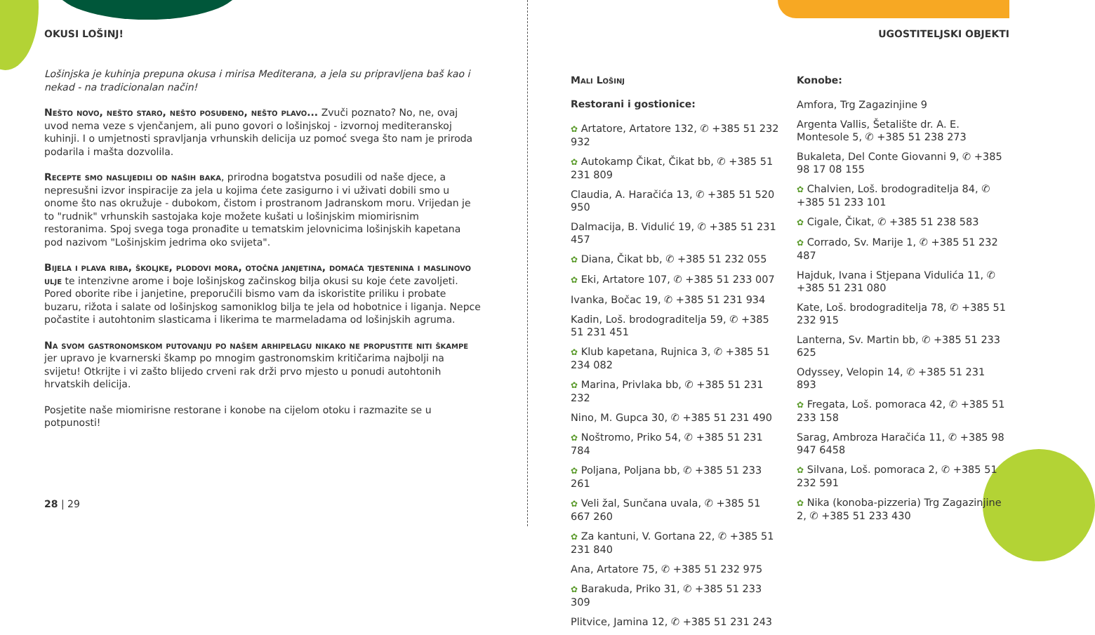OKUSI LOŠINJ!
Lošinjska je kuhinja prepuna okusa i mirisa Mediterana, a jela su pripravljena baš kao i nekad - na tradicionalan način!
Nešto novo, nešto staro, nešto posuđeno, nešto plavo... Zvuči poznato? No, ne, ovaj uvod nema veze s vjenčanjem, ali puno govori o lošinjskoj - izvornoj mediteranskoj kuhinji. I o umjetnosti spravljanja vrhunskih delicija uz pomoć svega što nam je priroda podarila i mašta dozvolila.
Recepte smo naslijedili od naših baka, prirodna bogatstva posudili od naše djece, a nepresušni izvor inspiracije za jela u kojima ćete zasigurno i vi uživati dobili smo u onome što nas okružuje - dubokom, čistom i prostranom Jadranskom moru. Vrijedan je to "rudnik" vrhunskih sastojaka koje možete kušati u lošinjskim miomirisnim restoranima. Spoj svega toga pronađite u tematskim jelovnicima lošinjskih kapetana pod nazivom "Lošinjskim jedrima oko svijeta".
Bijela i plava riba, školjke, plodovi mora, otočna janjetina, domaća tjestenina i maslinovo ulje te intenzivne arome i boje lošinjskog začinskog bilja okusi su koje ćete zavoljeti. Pored oborite ribe i janjetine, preporučili bismo vam da iskoristite priliku i probate buzaru, rižota i salate od lošinjskog samoniklog bilja te jela od hobotnice i liganja. Nepce počastite i autohtonim slasticama i likerima te marmeladama od lošinjskih agruma.
Na svom gastronomskom putovanju po našem arhipelagu nikako ne propustite niti škampe jer upravo je kvarnerski škamp po mnogim gastronomskim kritičarima najbolji na svijetu! Otkrijte i vi zašto blijedo crveni rak drži prvo mjesto u ponudi autohtonih hrvatskih delicija.
Posjetite naše miomirisne restorane i konobe na cijelom otoku i razmazite se u potpunosti!
28 | 29
UGOSTITELJSKI OBJEKTI
Mali Lošinj
Restorani i gostionice:
✿ Artatore, Artatore 132, ✆ +385 51 232 932
✿ Autokamp Čikat, Čikat bb, ✆ +385 51 231 809
Claudia, A. Haračića 13, ✆ +385 51 520 950
Dalmacija, B. Vidulić 19, ✆ +385 51 231 457
✿ Diana, Čikat bb, ✆ +385 51 232 055
✿ Eki, Artatore 107, ✆ +385 51 233 007
Ivanka, Bočac 19, ✆ +385 51 231 934
Kadin, Loš. brodograditelja 59, ✆ +385 51 231 451
✿ Klub kapetana, Rujnica 3, ✆ +385 51 234 082
✿ Marina, Privlaka bb, ✆ +385 51 231 232
Nino, M. Gupca 30, ✆ +385 51 231 490
✿ Noštromo, Priko 54, ✆ +385 51 231 784
✿ Poljana, Poljana bb, ✆ +385 51 233 261
✿ Veli žal, Sunčana uvala, ✆ +385 51 667 260
✿ Za kantuni, V. Gortana 22, ✆ +385 51 231 840
Ana, Artatore 75, ✆ +385 51 232 975
✿ Barakuda, Priko 31, ✆ +385 51 233 309
Plitvice, Jamina 12, ✆ +385 51 231 243
Konobe:
Amfora, Trg Zagazinjine 9
Argenta Vallis, Šetalište dr. A. E. Montesole 5, ✆ +385 51 238 273
Bukaleta, Del Conte Giovanni 9, ✆ +385 98 17 08 155
✿ Chalvien, Loš. brodograditelja 84, ✆ +385 51 233 101
✿ Cigale, Čikat, ✆ +385 51 238 583
✿ Corrado, Sv. Marije 1, ✆ +385 51 232 487
Hajduk, Ivana i Stjepana Vidulića 11, ✆ +385 51 231 080
Kate, Loš. brodograditelja 78, ✆ +385 51 232 915
Lanterna, Sv. Martin bb, ✆ +385 51 233 625
Odyssey, Velopin 14, ✆ +385 51 231 893
✿ Fregata, Loš. pomoraca 42, ✆ +385 51 233 158
Sarag, Ambroza Haračića 11, ✆ +385 98 947 6458
✿ Silvana, Loš. pomoraca 2, ✆ +385 51 232 591
✿ Nika (konoba-pizzeria) Trg Zagazinjine 2, ✆ +385 51 233 430